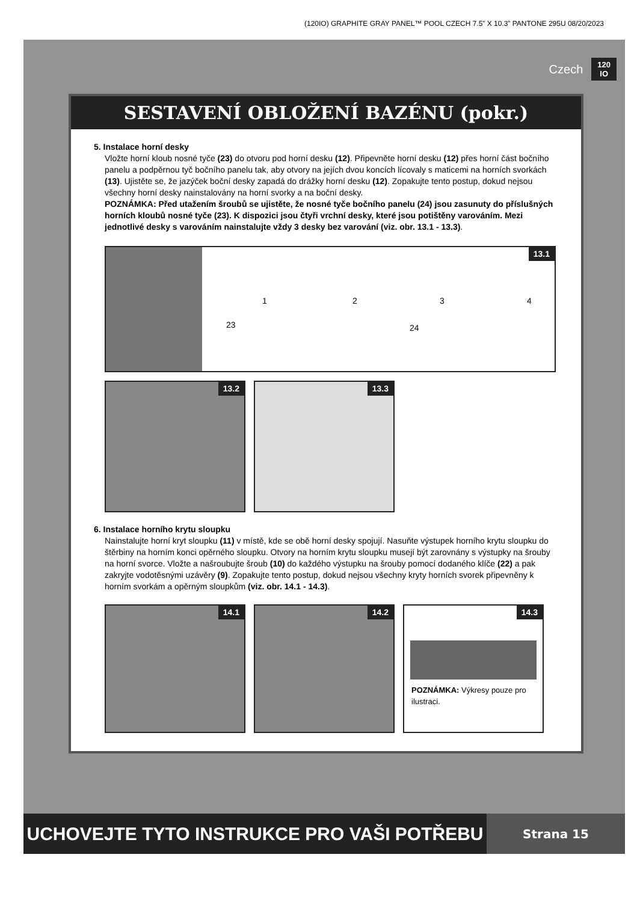(120IO) GRAPHITE GRAY PANEL™ POOL CZECH 7.5” X 10.3” PANTONE 295U 08/20/2023
Czech 120
IO
SESTAVENÍ OBLOŽENÍ BAZÉNU (pokr.)
5. Instalace horní desky
Vložte horní kloub nosné tyče (23) do otvoru pod horní desku (12). Připevněte horní desku (12) přes horní část bočního panelu a podpěrnou tyč bočního panelu tak, aby otvory na jejích dvou koncích lícovaly s maticemi na horních svorkách (13). Ujistěte se, že jazýček boční desky zapadá do drážky horní desku (12). Zopakujte tento postup, dokud nejsou všechny horní desky nainstalovány na horní svorky a na boční desky.
POZNÁMKA: Před utažením šroubů se ujistěte, že nosné tyče bočního panelu (24) jsou zasunuty do příslušných horních kloubů nosné tyče (23). K dispozici jsou čtyři vrchní desky, které jsou potištěny varováním. Mezi jednotlivé desky s varováním nainstalujte vždy 3 desky bez varování (viz. obr. 13.1 - 13.3).
13.1
1 2 3 4 23 24
13.2 13.3
6. Instalace horního krytu sloupku
Nainstalujte horní kryt sloupku (11) v místě, kde se obě horní desky spojují. Nasuňte výstupek horního krytu sloupku do štěrbiny na horním konci opěrného sloupku. Otvory na horním krytu sloupku musejí být zarovnány s výstupky na šrouby na horní svorce. Vložte a našroubujte šroub (10) do každého výstupku na šrouby pomocí dodaného klíče (22) a pak zakryjte vodotěsnými uzávěry (9). Zopakujte tento postup, dokud nejsou všechny kryty horních svorek připevněny k horním svorkám a opěrným sloupkům (viz. obr. 14.1 - 14.3).
14.1 14.2
14.3
POZNÁMKA: Výkresy pouze pro ilustraci.
UCHOVEJTE TYTO INSTRUKCE PRO VAŠI POTŘEBU
Strana 15